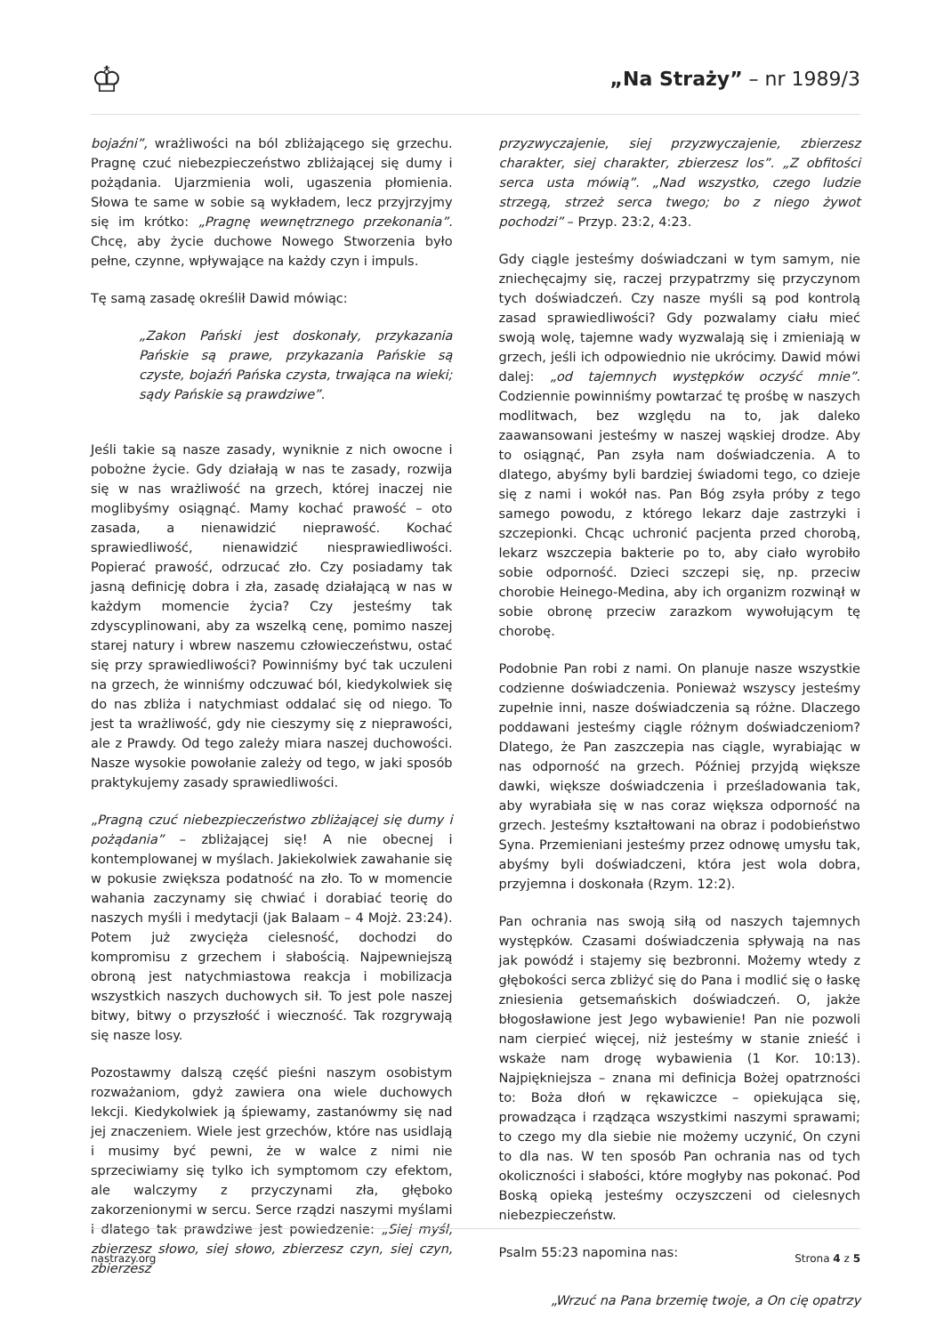♔
„Na Straży” – nr 1989/3
bojaźni”, wrażliwości na ból zbliżającego się grzechu. Pragnę czuć niebezpieczeństwo zbliżającej się dumy i pożądania. Ujarzmienia woli, ugaszenia płomienia. Słowa te same w sobie są wykładem, lecz przyjrzyjmy się im krótko: „Pragnę wewnętrznego przekonania”. Chcę, aby życie duchowe Nowego Stworzenia było pełne, czynne, wpływające na każdy czyn i impuls.
Tę samą zasadę określił Dawid mówiąc:
„Zakon Pański jest doskonały, przykazania Pańskie są prawe, przykazania Pańskie są czyste, bojaźń Pańska czysta, trwająca na wieki; sądy Pańskie są prawdziwe”.
Jeśli takie są nasze zasady, wyniknie z nich owocne i pobożne życie. Gdy działają w nas te zasady, rozwija się w nas wrażliwość na grzech, której inaczej nie moglibyśmy osiągnąć. Mamy kochać prawość – oto zasada, a nienawidzić nieprawość. Kochać sprawiedliwość, nienawidzić niesprawiedliwości. Popierać prawość, odrzucać zło. Czy posiadamy tak jasną definicję dobra i zła, zasadę działającą w nas w każdym momencie życia? Czy jesteśmy tak zdyscyplinowani, aby za wszelką cenę, pomimo naszej starej natury i wbrew naszemu człowieczeństwu, ostać się przy sprawiedliwości? Powinniśmy być tak uczuleni na grzech, że winniśmy odczuwać ból, kiedykolwiek się do nas zbliża i natychmiast oddalać się od niego. To jest ta wrażliwość, gdy nie cieszymy się z nieprawości, ale z Prawdy. Od tego zależy miara naszej duchowości. Nasze wysokie powołanie zależy od tego, w jaki sposób praktykujemy zasady sprawiedliwości.
„Pragną czuć niebezpieczeństwo zbliżającej się dumy i pożądania” – zbliżającej się! A nie obecnej i kontemplowanej w myślach. Jakiekolwiek zawahanie się w pokusie zwiększa podatność na zło. To w momencie wahania zaczynamy się chwiać i dorabiać teorię do naszych myśli i medytacji (jak Balaam – 4 Mojż. 23:24). Potem już zwycięża cielesność, dochodzi do kompromisu z grzechem i słabością. Najpewniejszą obroną jest natychmiastowa reakcja i mobilizacja wszystkich naszych duchowych sił. To jest pole naszej bitwy, bitwy o przyszłość i wieczność. Tak rozgrywają się nasze losy.
Pozostawmy dalszą część pieśni naszym osobistym rozważaniom, gdyż zawiera ona wiele duchowych lekcji. Kiedykolwiek ją śpiewamy, zastanówmy się nad jej znaczeniem. Wiele jest grzechów, które nas usidlają i musimy być pewni, że w walce z nimi nie sprzeciwiamy się tylko ich symptomom czy efektom, ale walczymy z przyczynami zła, głęboko zakorzenionymi w sercu. Serce rządzi naszymi myślami i dlatego tak prawdziwe jest powiedzenie: „Siej myśl, zbierzesz słowo, siej słowo, zbierzesz czyn, siej czyn, zbierzesz
przyzwyczajenie, siej przyzwyczajenie, zbierzesz charakter, siej charakter, zbierzesz los”. „Z obfitości serca usta mówią”. „Nad wszystko, czego ludzie strzegą, strzeż serca twego; bo z niego żywot pochodzi” – Przyp. 23:2, 4:23.
Gdy ciągle jesteśmy doświadczani w tym samym, nie zniechęcajmy się, raczej przypatrzmy się przyczynom tych doświadczeń. Czy nasze myśli są pod kontrolą zasad sprawiedliwości? Gdy pozwalamy ciału mieć swoją wolę, tajemne wady wyzwalają się i zmieniają w grzech, jeśli ich odpowiednio nie ukrócimy. Dawid mówi dalej: „od tajemnych występków oczyść mnie”. Codziennie powinniśmy powtarzać tę prośbę w naszych modlitwach, bez względu na to, jak daleko zaawansowani jesteśmy w naszej wąskiej drodze. Aby to osiągnąć, Pan zsyła nam doświadczenia. A to dlatego, abyśmy byli bardziej świadomi tego, co dzieje się z nami i wokół nas. Pan Bóg zsyła próby z tego samego powodu, z którego lekarz daje zastrzyki i szczepionki. Chcąc uchronić pacjenta przed chorobą, lekarz wszczepia bakterie po to, aby ciało wyrobiło sobie odporność. Dzieci szczepi się, np. przeciw chorobie Heinego-Medina, aby ich organizm rozwinął w sobie obronę przeciw zarazkom wywołującym tę chorobę.
Podobnie Pan robi z nami. On planuje nasze wszystkie codzienne doświadczenia. Ponieważ wszyscy jesteśmy zupełnie inni, nasze doświadczenia są różne. Dlaczego poddawani jesteśmy ciągle różnym doświadczeniom? Dlatego, że Pan zaszczepia nas ciągle, wyrabiając w nas odporność na grzech. Później przyjdą większe dawki, większe doświadczenia i prześladowania tak, aby wyrabiała się w nas coraz większa odporność na grzech. Jesteśmy kształtowani na obraz i podobieństwo Syna. Przemieniani jesteśmy przez odnowę umysłu tak, abyśmy byli doświadczeni, która jest wola dobra, przyjemna i doskonała (Rzym. 12:2).
Pan ochrania nas swoją siłą od naszych tajemnych występków. Czasami doświadczenia spływają na nas jak powódź i stajemy się bezbronni. Możemy wtedy z głębokości serca zbliżyć się do Pana i modlić się o łaskę zniesienia getsemańskich doświadczeń. O, jakże błogosławione jest Jego wybawienie! Pan nie pozwoli nam cierpieć więcej, niż jesteśmy w stanie znieść i wskaże nam drogę wybawienia (1 Kor. 10:13). Najpiękniejsza – znana mi definicja Bożej opatrzności to: Boża dłoń w rękawiczce – opiekująca się, prowadząca i rządząca wszystkimi naszymi sprawami; to czego my dla siebie nie możemy uczynić, On czyni to dla nas. W ten sposób Pan ochrania nas od tych okoliczności i słabości, które mogłyby nas pokonać. Pod Boską opieką jesteśmy oczyszczeni od cielesnych niebezpieczeństw.
Psalm 55:23 napomina nas:
„Wrzuć na Pana brzemię twoje, a On cię opatrzy
nastrazy.org Strona 4 z 5